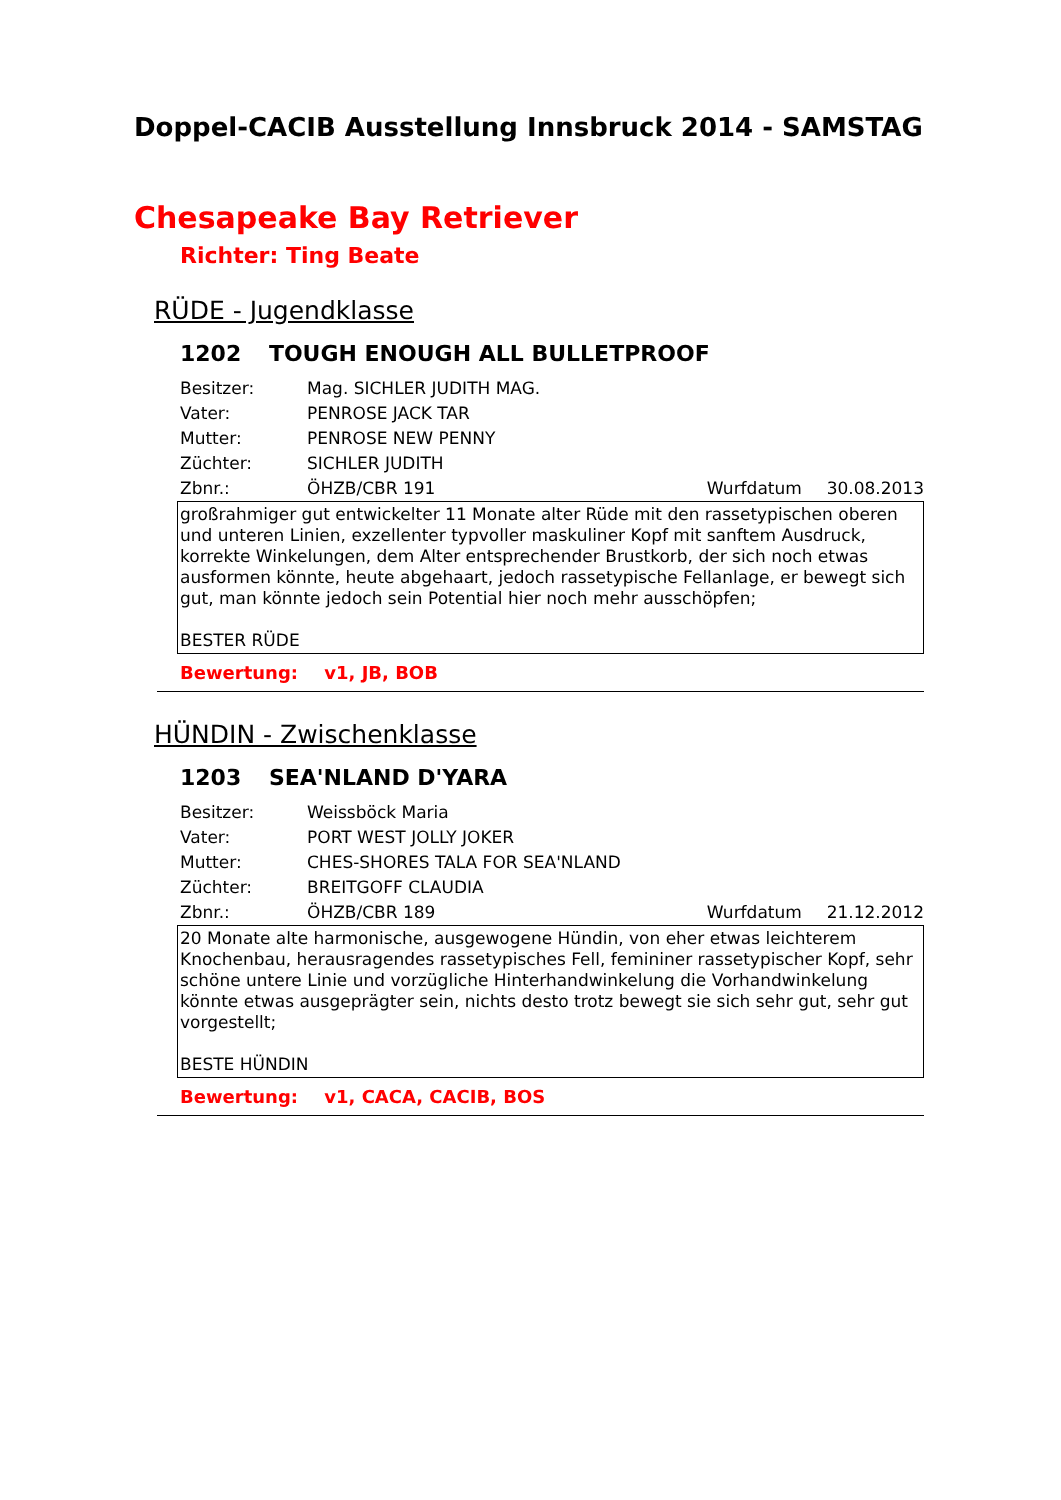Doppel-CACIB Ausstellung Innsbruck 2014 - SAMSTAG
Chesapeake Bay Retriever
Richter: Ting Beate
RÜDE - Jugendklasse
1202 TOUGH ENOUGH ALL BULLETPROOF
Besitzer: Mag. SICHLER JUDITH MAG.
Vater: PENROSE JACK TAR
Mutter: PENROSE NEW PENNY
Züchter: SICHLER JUDITH
Zbnr.: ÖHZB/CBR 191 Wurfdatum 30.08.2013
großrahmiger gut entwickelter 11 Monate alter Rüde mit den rassetypischen oberen und unteren Linien, exzellenter typvoller maskuliner Kopf mit sanftem Ausdruck, korrekte Winkelungen, dem Alter entsprechender Brustkorb, der sich noch etwas ausformen könnte, heute abgehaart, jedoch rassetypische Fellanlage, er bewegt sich gut, man könnte jedoch sein Potential hier noch mehr ausschöpfen;
BESTER RÜDE
Bewertung: v1, JB, BOB
HÜNDIN - Zwischenklasse
1203 SEA'NLAND D'YARA
Besitzer: Weissböck Maria
Vater: PORT WEST JOLLY JOKER
Mutter: CHES-SHORES TALA FOR SEA'NLAND
Züchter: BREITGOFF CLAUDIA
Zbnr.: ÖHZB/CBR 189 Wurfdatum 21.12.2012
20 Monate alte harmonische, ausgewogene Hündin, von eher etwas leichterem Knochenbau, herausragendes rassetypisches Fell, femininer rassetypischer Kopf, sehr schöne untere Linie und vorzügliche Hinterhandwinkelung die Vorhandwinkelung könnte etwas ausgeprägter sein, nichts desto trotz bewegt sie sich sehr gut, sehr gut vorgestellt;
BESTE HÜNDIN
Bewertung: v1, CACA, CACIB, BOS